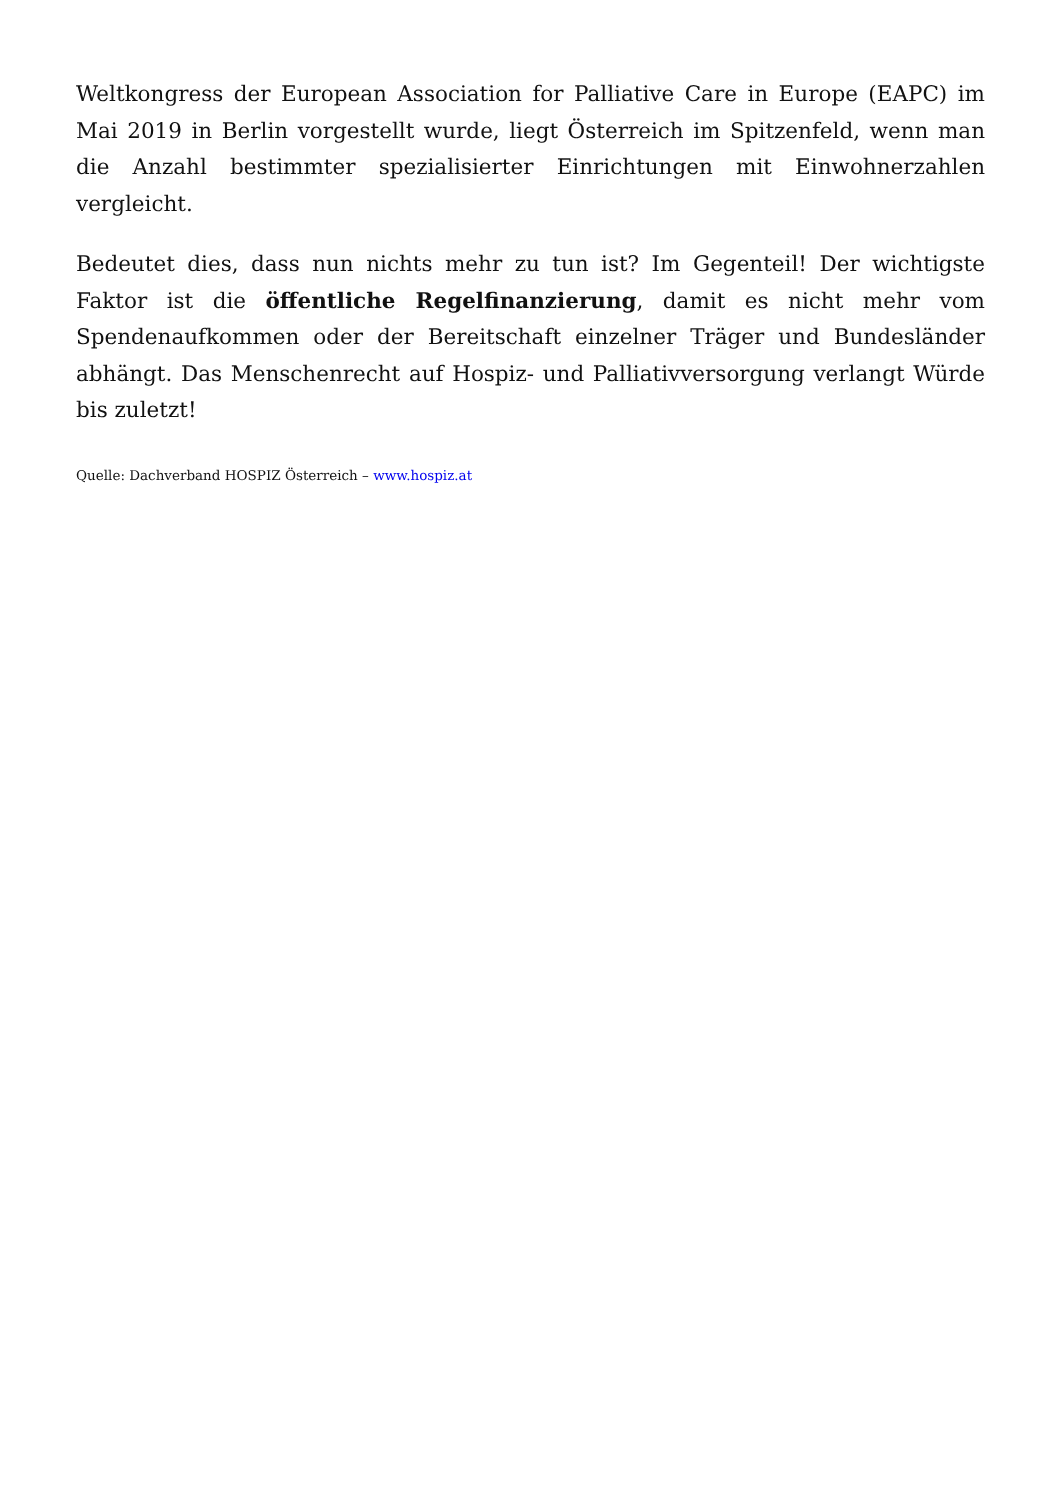Weltkongress der European Association for Palliative Care in Europe (EAPC) im Mai 2019 in Berlin vorgestellt wurde, liegt Österreich im Spitzenfeld, wenn man die Anzahl bestimmter spezialisierter Einrichtungen mit Einwohnerzahlen vergleicht.
Bedeutet dies, dass nun nichts mehr zu tun ist? Im Gegenteil! Der wichtigste Faktor ist die öffentliche Regelfinanzierung, damit es nicht mehr vom Spendenaufkommen oder der Bereitschaft einzelner Träger und Bundesländer abhängt. Das Menschenrecht auf Hospiz- und Palliativversorgung verlangt Würde bis zuletzt!
Quelle: Dachverband HOSPIZ Österreich – www.hospiz.at